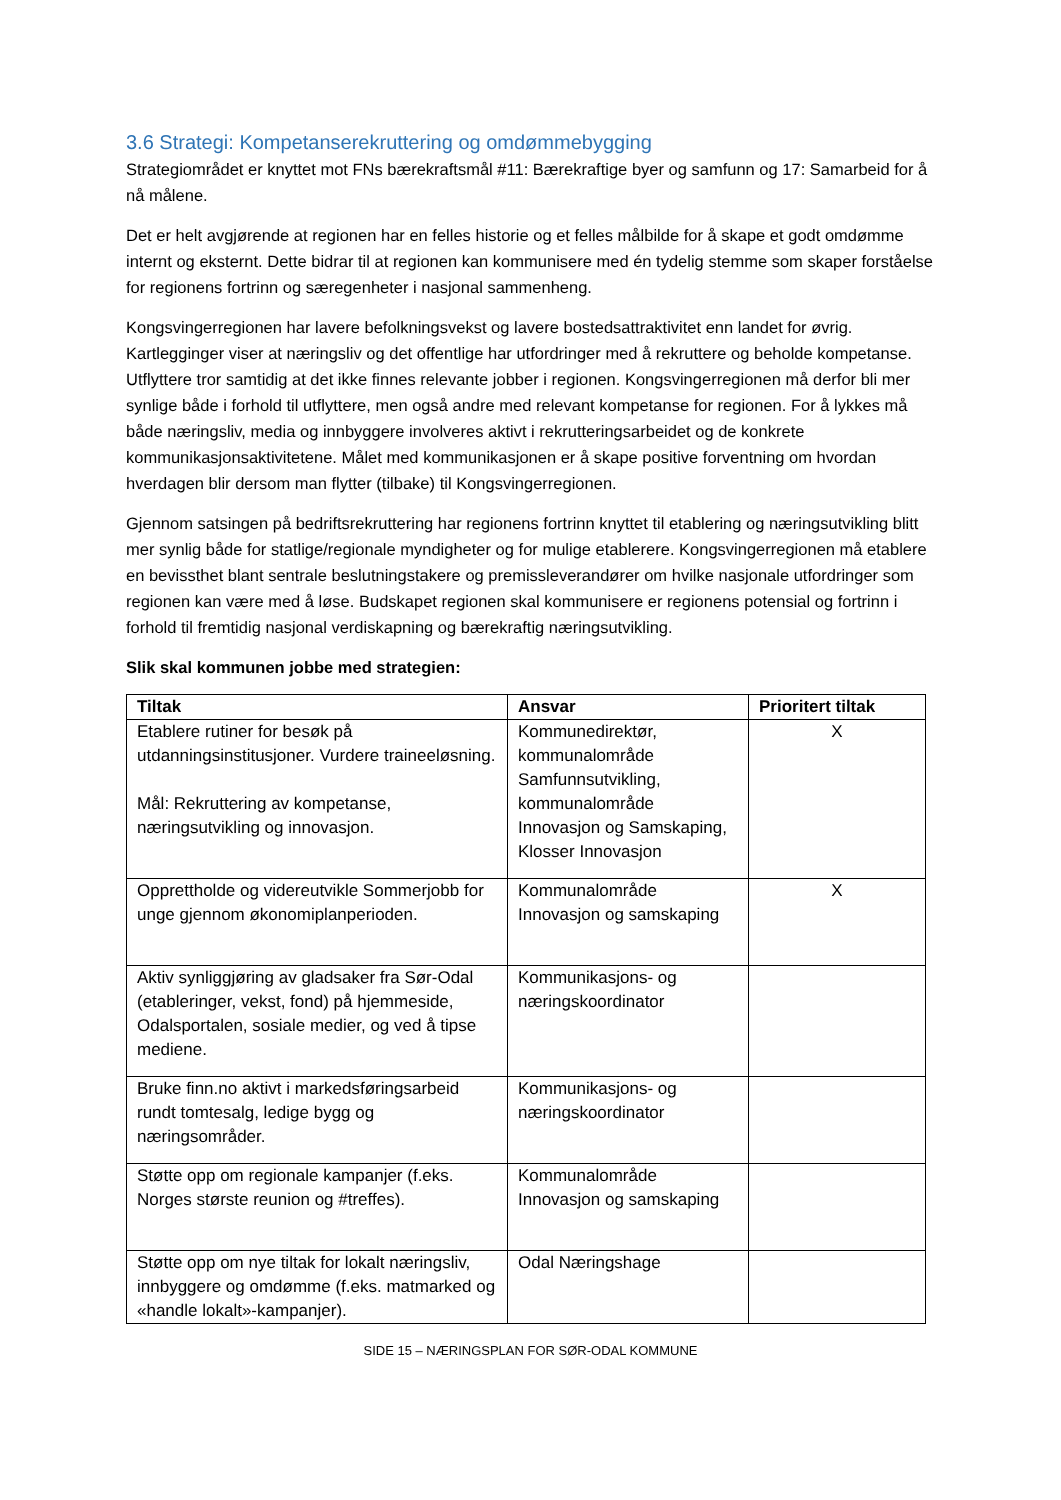3.6 Strategi: Kompetanserekruttering og omdømmebygging
Strategiområdet er knyttet mot FNs bærekraftsmål #11: Bærekraftige byer og samfunn og 17: Samarbeid for å nå målene.
Det er helt avgjørende at regionen har en felles historie og et felles målbilde for å skape et godt omdømme internt og eksternt. Dette bidrar til at regionen kan kommunisere med én tydelig stemme som skaper forståelse for regionens fortrinn og særegenheter i nasjonal sammenheng.
Kongsvingerregionen har lavere befolkningsvekst og lavere bostedsattraktivitet enn landet for øvrig. Kartlegginger viser at næringsliv og det offentlige har utfordringer med å rekruttere og beholde kompetanse. Utflyttere tror samtidig at det ikke finnes relevante jobber i regionen. Kongsvingerregionen må derfor bli mer synlige både i forhold til utflyttere, men også andre med relevant kompetanse for regionen. For å lykkes må både næringsliv, media og innbyggere involveres aktivt i rekrutteringsarbeidet og de konkrete kommunikasjonsaktivitetene. Målet med kommunikasjonen er å skape positive forventning om hvordan hverdagen blir dersom man flytter (tilbake) til Kongsvingerregionen.
Gjennom satsingen på bedriftsrekruttering har regionens fortrinn knyttet til etablering og næringsutvikling blitt mer synlig både for statlige/regionale myndigheter og for mulige etablerere. Kongsvingerregionen må etablere en bevissthet blant sentrale beslutningstakere og premissleverandører om hvilke nasjonale utfordringer som regionen kan være med å løse. Budskapet regionen skal kommunisere er regionens potensial og fortrinn i forhold til fremtidig nasjonal verdiskapning og bærekraftig næringsutvikling.
Slik skal kommunen jobbe med strategien:
| Tiltak | Ansvar | Prioritert tiltak |
| --- | --- | --- |
| Etablere rutiner for besøk på utdanningsinstitusjoner. Vurdere traineeløsning. Mål: Rekruttering av kompetanse, næringsutvikling og innovasjon. | Kommunedirektør, kommunalområde Samfunnsutvikling, kommunalområde Innovasjon og Samskaping, Klosser Innovasjon | X |
| Opprettholde og videreutvikle Sommerjobb for unge gjennom økonomiplanperioden. | Kommunalområde Innovasjon og samskaping | X |
| Aktiv synliggjøring av gladsaker fra Sør-Odal (etableringer, vekst, fond) på hjemmeside, Odalsportalen, sosiale medier, og ved å tipse mediene. | Kommunikasjons- og næringskoordinator | |
| Bruke finn.no aktivt i markedsføringsarbeid rundt tomtesalg, ledige bygg og næringsområder. | Kommunikasjons- og næringskoordinator | |
| Støtte opp om regionale kampanjer (f.eks. Norges største reunion og #treffes). | Kommunalområde Innovasjon og samskaping | |
| Støtte opp om nye tiltak for lokalt næringsliv, innbyggere og omdømme (f.eks. matmarked og «handle lokalt»-kampanjer). | Odal Næringshage | |
SIDE 15 – NÆRINGSPLAN FOR SØR-ODAL KOMMUNE